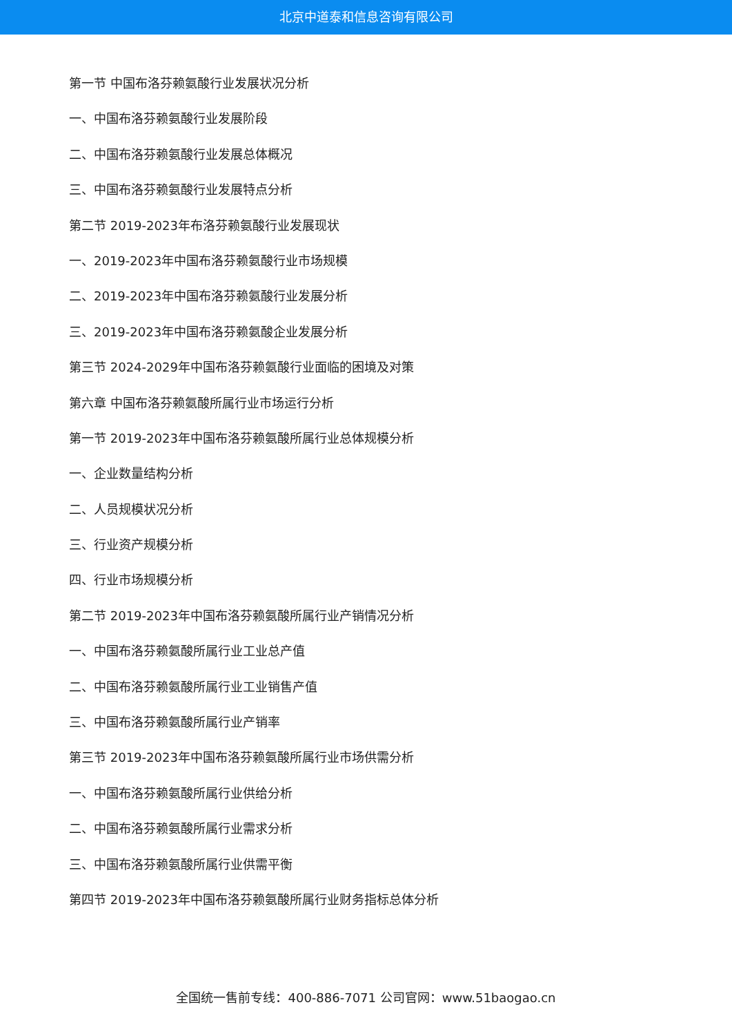北京中道泰和信息咨询有限公司
第一节 中国布洛芬赖氨酸行业发展状况分析
一、中国布洛芬赖氨酸行业发展阶段
二、中国布洛芬赖氨酸行业发展总体概况
三、中国布洛芬赖氨酸行业发展特点分析
第二节 2019-2023年布洛芬赖氨酸行业发展现状
一、2019-2023年中国布洛芬赖氨酸行业市场规模
二、2019-2023年中国布洛芬赖氨酸行业发展分析
三、2019-2023年中国布洛芬赖氨酸企业发展分析
第三节 2024-2029年中国布洛芬赖氨酸行业面临的困境及对策
第六章 中国布洛芬赖氨酸所属行业市场运行分析
第一节 2019-2023年中国布洛芬赖氨酸所属行业总体规模分析
一、企业数量结构分析
二、人员规模状况分析
三、行业资产规模分析
四、行业市场规模分析
第二节 2019-2023年中国布洛芬赖氨酸所属行业产销情况分析
一、中国布洛芬赖氨酸所属行业工业总产值
二、中国布洛芬赖氨酸所属行业工业销售产值
三、中国布洛芬赖氨酸所属行业产销率
第三节 2019-2023年中国布洛芬赖氨酸所属行业市场供需分析
一、中国布洛芬赖氨酸所属行业供给分析
二、中国布洛芬赖氨酸所属行业需求分析
三、中国布洛芬赖氨酸所属行业供需平衡
第四节 2019-2023年中国布洛芬赖氨酸所属行业财务指标总体分析
全国统一售前专线：400-886-7071 公司官网：www.51baogao.cn